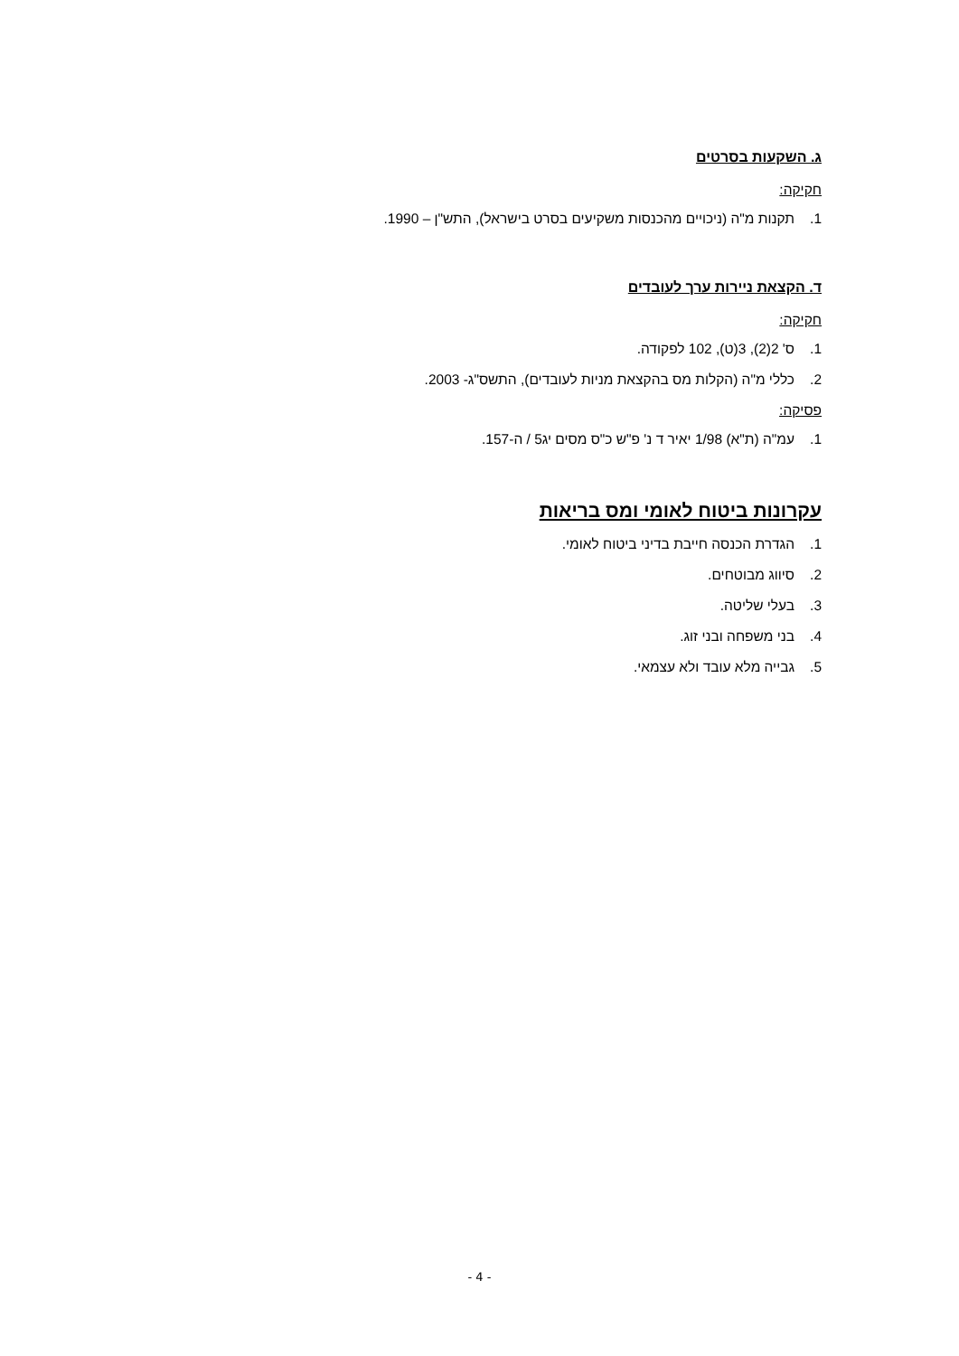ג. השקעות בסרטים
חקיקה:
1. תקנות מ"ה (ניכויים מהכנסות משקיעים בסרט בישראל), התש"ן – 1990.
ד. הקצאת ניירות ערך לעובדים
חקיקה:
1. ס' 2(2), 3(ט), 102 לפקודה.
2. כללי מ"ה (הקלות מס בהקצאת מניות לעובדים), התשס"ג- 2003.
פסיקה:
1. עמ"ה (ת"א) 1/98 יאיר ד נ' פ"ש כ"ס מסים יג5 / ה-157.
עקרונות ביטוח לאומי ומס בריאות
1. הגדרת הכנסה חייבת בדיני ביטוח לאומי.
2. סיווג מבוטחים.
3. בעלי שליטה.
4. בני משפחה ובני זוג.
5. גבייה מלא עובד ולא עצמאי.
- 4 -